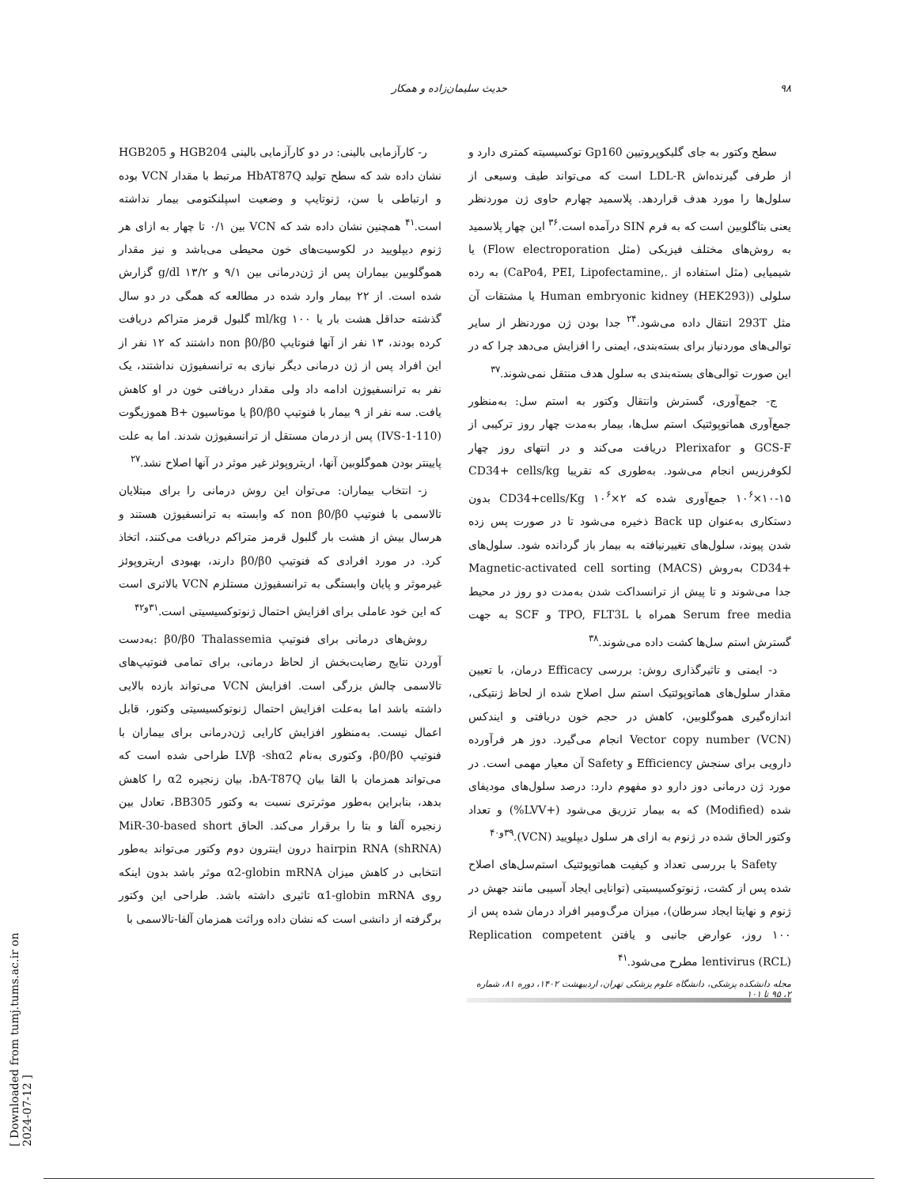۹۸ حدیث سلیمان‌زاده و همکار
سطح وکتور به جای گلیکوپروتیین Gp160 توکسیسیته کمتری دارد و از طرفی گیرنده‌اش LDL-R است که می‌تواند طیف وسیعی از سلول‌ها را مورد هدف قراردهد. پلاسمید چهارم حاوی ژن موردنظر یعنی بتاگلوبین است که به فرم SIN درآمده است.<sup>۳۶</sup> این چهار پلاسمید به روش‌های مختلف فیزیکی (مثل Flow electroporation) یا شیمیایی (مثل استفاده از .,CaPo4, PEI, Lipofectamine) به رده سلولی (Human embryonic kidney (HEK293) یا مشتقات آن مثل 293T انتقال داده می‌شود.<sup>۲۴</sup> جدا بودن ژن موردنظر از سایر توالی‌های موردنیاز برای بسته‌بندی، ایمنی را افزایش می‌دهد چرا که در این صورت توالی‌های بسته‌بندی به سلول هدف منتقل نمی‌شوند.<sup>۳۷</sup>
ج- جمع‌آوری، گسترش وانتقال وکتور به استم سل: به‌منظور جمع‌آوری هماتوپوئتیک استم سل‌ها، بیمار به‌مدت چهار روز ترکیبی از GCS-F و Plerixafor دریافت می‌کند و در انتهای روز چهار لکوفرزیس انجام می‌شود. به‌طوری که تقریبا CD34+ cells/kg ۱۰<sup>۶</sup>×۱۰-۱۵ جمع‌آوری شده که CD34+cells/Kg ۱۰<sup>۶</sup>×۲ بدون دستکاری به‌عنوان Back up ذخیره می‌شود تا در صورت پس زده شدن پیوند، سلول‌های تغییرنیافته به بیمار باز گردانده شود. سلول‌های +CD34 به‌روش Magnetic-activated cell sorting (MACS) جدا می‌شوند و تا پیش از ترانسداکت شدن به‌مدت دو روز در محیط Serum free media همراه با TPO, FLT3L و SCF به جهت گسترش استم سل‌ها کشت داده می‌شوند.<sup>۳۸</sup>
د- ایمنی و تاثیرگذاری روش: بررسی Efficacy درمان، با تعیین مقدار سلول‌های هماتوپوئتیک استم سل اصلاح شده از لحاظ ژنتیکی، اندازه‌گیری هموگلوبین، کاهش در حجم خون دریافتی و ایندکس Vector copy number (VCN) انجام می‌گیرد. دوز هر فرآورده دارویی برای سنجش Efficiency و Safety آن معیار مهمی است. در مورد ژن درمانی دوز دارو دو مفهوم دارد: درصد سلول‌های مودیفای شده (Modified) که به بیمار تزریق می‌شود (+LVV%) و تعداد وکتور الحاق شده در ژنوم به ازای هر سلول دیپلویید (VCN).<sup>۳۹و۴۰</sup>
Safety با بررسی تعداد و کیفیت هماتوپوئتیک استم‌سل‌های اصلاح شده پس از کشت، ژنوتوکسیسیتی (توانایی ایجاد آسیبی مانند جهش در ژنوم و نهایتا ایجاد سرطان)، میزان مرگ‌ومیر افراد درمان شده پس از ۱۰۰ روز، عوارض جانبی و یافتن Replication competent lentivirus (RCL) مطرح می‌شود.<sup>۴۱</sup>
ر- کارآزمایی بالینی: در دو کارآزمایی بالینی HGB204 و HGB205 نشان داده شد که سطح تولید HbAT87Q مرتبط با مقدار VCN بوده و ارتباطی با سن، ژنوتایپ و وضعیت اسپلنکتومی بیمار نداشته است.<sup>۴۱</sup> همچنین نشان داده شد که VCN بین ۰/۱ تا چهار به ازای هر ژنوم دیپلویید در لکوسیت‌های خون محیطی می‌باشد و نیز مقدار هموگلوبین بیماران پس از ژن‌درمانی بین ۹/۱ و g/dl ۱۳/۲ گزارش شده است. از ۲۲ بیمار وارد شده در مطالعه که همگی در دو سال گذشته حداقل هشت بار یا ml/kg ۱۰۰ گلبول قرمز متراکم دریافت کرده بودند، ۱۳ نفر از آنها فنوتایپ non β0/β0 داشتند که ۱۲ نفر از این افراد پس از ژن درمانی دیگر نیازی به ترانسفیوژن نداشتند، یک نفر به ترانسفیوژن ادامه داد ولی مقدار دریافتی خون در او کاهش یافت. سه نفر از ۹ بیمار با فنوتیپ β0/β0 یا موتاسیون +B هموزیگوت (IVS-1-110) پس از درمان مستقل از ترانسفیوژن شدند. اما به علت پایینتر بودن هموگلوبین آنها، اریتروپوئز غیر موثر در آنها اصلاح نشد.<sup>۲۷</sup>
ز- انتخاب بیماران: می‌توان این روش درمانی را برای مبتلایان تالاسمی با فنوتیپ non β0/β0 که وابسته به ترانسفیوژن هستند و هرسال بیش از هشت بار گلبول قرمز متراکم دریافت می‌کنند، اتخاذ کرد. در مورد افرادی که فنوتیپ β0/β0 دارند، بهبودی اریتروپوئز غیرموثر و پایان وابستگی به ترانسفیوژن مستلزم VCN بالاتری است که این خود عاملی برای افزایش احتمال ژنوتوکسیسیتی است.<sup>۳۱و۴۲</sup>
روش‌های درمانی برای فنوتیپ β0/β0 Thalassemia :به‌دست آوردن نتایج رضایت‌بخش از لحاظ درمانی، برای تمامی فنوتیپ‌های تالاسمی چالش بزرگی است. افزایش VCN می‌تواند بازده بالایی داشته باشد اما به‌علت افزایش احتمال ژنوتوکسیسیتی وکتور، قابل اعمال نیست. به‌منظور افزایش کارایی ژن‌درمانی برای بیماران با فنوتیپ β0/β0، وکتوری به‌نام LVβ -shα2 طراحی شده است که می‌تواند همزمان با القا بیان bA-T87Q، بیان زنجیره α2 را کاهش بدهد، بنابراین به‌طور موثرتری نسبت به وکتور BB305، تعادل بین زنجیره آلفا و بتا را برقرار می‌کند. الحاق MiR-30-based short hairpin RNA (shRNA) درون اینترون دوم وکتور می‌تواند به‌طور انتخابی در کاهش میزان α2-globin mRNA موثر باشد بدون اینکه روی α1-globin mRNA تاثیری داشته باشد. طراحی این وکتور برگرفته از دانشی است که نشان داده وراثت همزمان آلفا-تالاسمی با
مجله دانشکده پزشکی، دانشگاه علوم پزشکی تهران، اردیبهشت ۱۴۰۲، دوره ۸۱، شماره ۲، ۹۵ تا ۱۰۱
[ Downloaded from tumj.tums.ac.ir on 2024-07-12 ]